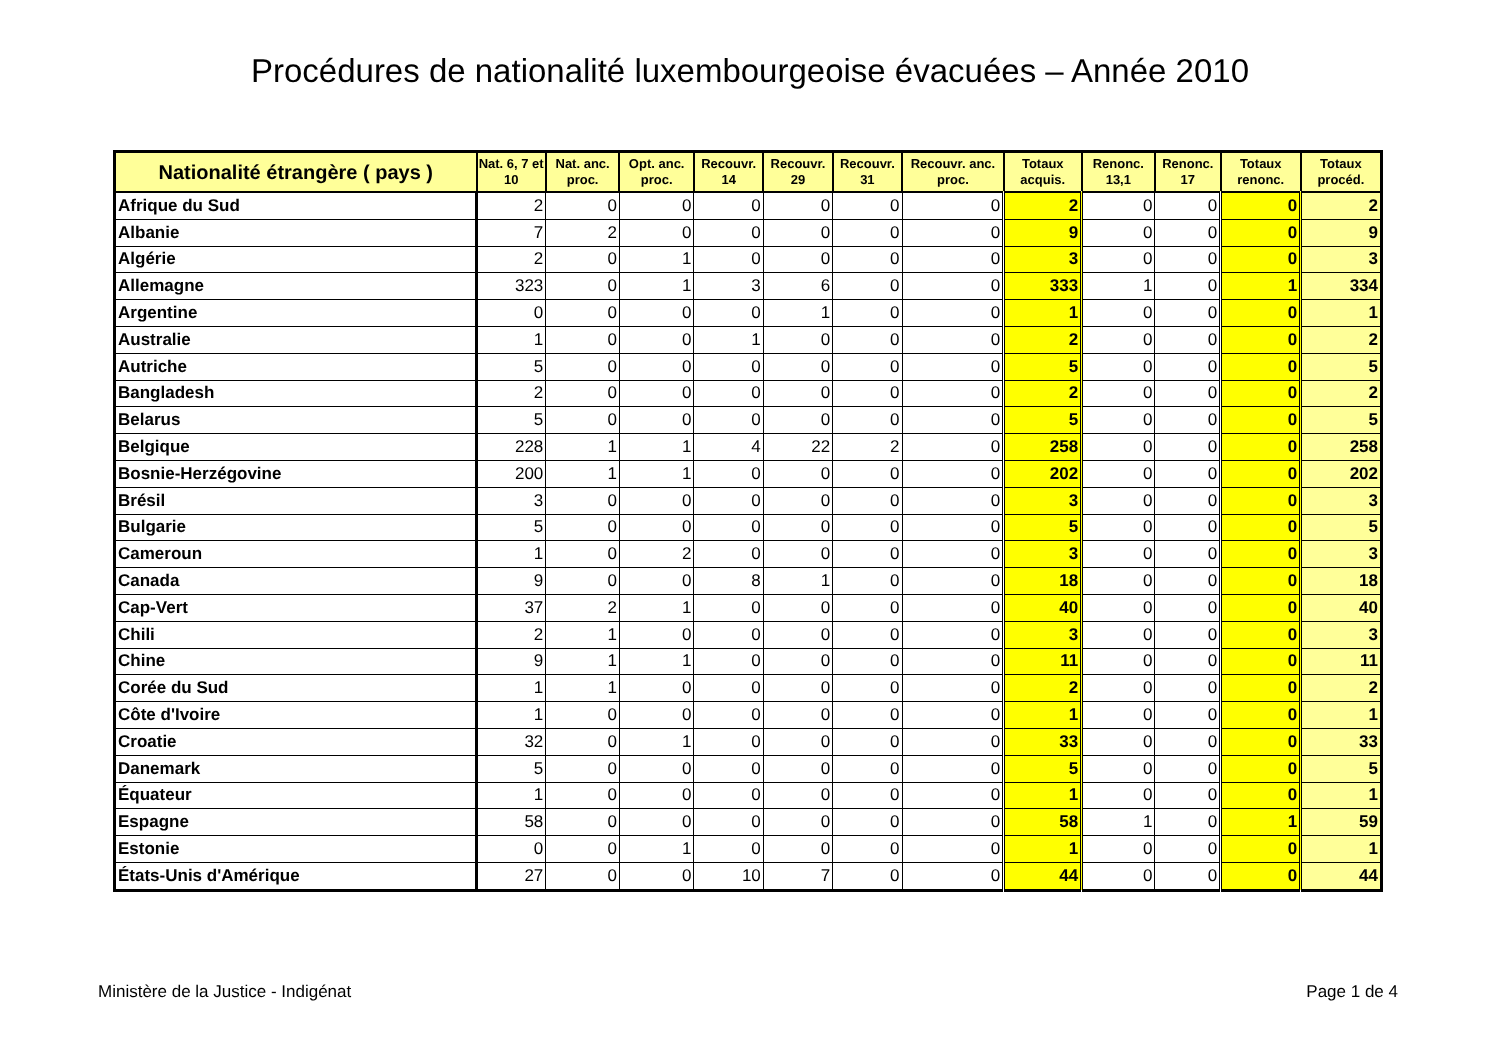Procédures de nationalité luxembourgeoise évacuées – Année 2010
| Nationalité étrangère ( pays ) | Nat. 6, 7 et 10 | Nat. anc. proc. | Opt. anc. proc. | Recouvr. 14 | Recouvr. 29 | Recouvr. 31 | Recouvr. anc. proc. | Totaux acquis. | Renonc. 13,1 | Renonc. 17 | Totaux renonc. | Totaux procéd. |
| --- | --- | --- | --- | --- | --- | --- | --- | --- | --- | --- | --- | --- |
| Afrique du Sud | 2 | 0 | 0 | 0 | 0 | 0 | 0 | 2 | 0 | 0 | 0 | 2 |
| Albanie | 7 | 2 | 0 | 0 | 0 | 0 | 0 | 9 | 0 | 0 | 0 | 9 |
| Algérie | 2 | 0 | 1 | 0 | 0 | 0 | 0 | 3 | 0 | 0 | 0 | 3 |
| Allemagne | 323 | 0 | 1 | 3 | 6 | 0 | 0 | 333 | 1 | 0 | 1 | 334 |
| Argentine | 0 | 0 | 0 | 0 | 1 | 0 | 0 | 1 | 0 | 0 | 0 | 1 |
| Australie | 1 | 0 | 0 | 1 | 0 | 0 | 0 | 2 | 0 | 0 | 0 | 2 |
| Autriche | 5 | 0 | 0 | 0 | 0 | 0 | 0 | 5 | 0 | 0 | 0 | 5 |
| Bangladesh | 2 | 0 | 0 | 0 | 0 | 0 | 0 | 2 | 0 | 0 | 0 | 2 |
| Belarus | 5 | 0 | 0 | 0 | 0 | 0 | 0 | 5 | 0 | 0 | 0 | 5 |
| Belgique | 228 | 1 | 1 | 4 | 22 | 2 | 0 | 258 | 0 | 0 | 0 | 258 |
| Bosnie-Herzégovine | 200 | 1 | 1 | 0 | 0 | 0 | 0 | 202 | 0 | 0 | 0 | 202 |
| Brésil | 3 | 0 | 0 | 0 | 0 | 0 | 0 | 3 | 0 | 0 | 0 | 3 |
| Bulgarie | 5 | 0 | 0 | 0 | 0 | 0 | 0 | 5 | 0 | 0 | 0 | 5 |
| Cameroun | 1 | 0 | 2 | 0 | 0 | 0 | 0 | 3 | 0 | 0 | 0 | 3 |
| Canada | 9 | 0 | 0 | 8 | 1 | 0 | 0 | 18 | 0 | 0 | 0 | 18 |
| Cap-Vert | 37 | 2 | 1 | 0 | 0 | 0 | 0 | 40 | 0 | 0 | 0 | 40 |
| Chili | 2 | 1 | 0 | 0 | 0 | 0 | 0 | 3 | 0 | 0 | 0 | 3 |
| Chine | 9 | 1 | 1 | 0 | 0 | 0 | 0 | 11 | 0 | 0 | 0 | 11 |
| Corée du Sud | 1 | 1 | 0 | 0 | 0 | 0 | 0 | 2 | 0 | 0 | 0 | 2 |
| Côte d'Ivoire | 1 | 0 | 0 | 0 | 0 | 0 | 0 | 1 | 0 | 0 | 0 | 1 |
| Croatie | 32 | 0 | 1 | 0 | 0 | 0 | 0 | 33 | 0 | 0 | 0 | 33 |
| Danemark | 5 | 0 | 0 | 0 | 0 | 0 | 0 | 5 | 0 | 0 | 0 | 5 |
| Équateur | 1 | 0 | 0 | 0 | 0 | 0 | 0 | 1 | 0 | 0 | 0 | 1 |
| Espagne | 58 | 0 | 0 | 0 | 0 | 0 | 0 | 58 | 1 | 0 | 1 | 59 |
| Estonie | 0 | 0 | 1 | 0 | 0 | 0 | 0 | 1 | 0 | 0 | 0 | 1 |
| États-Unis d'Amérique | 27 | 0 | 0 | 10 | 7 | 0 | 0 | 44 | 0 | 0 | 0 | 44 |
Ministère de la Justice - Indigénat
Page 1 de 4